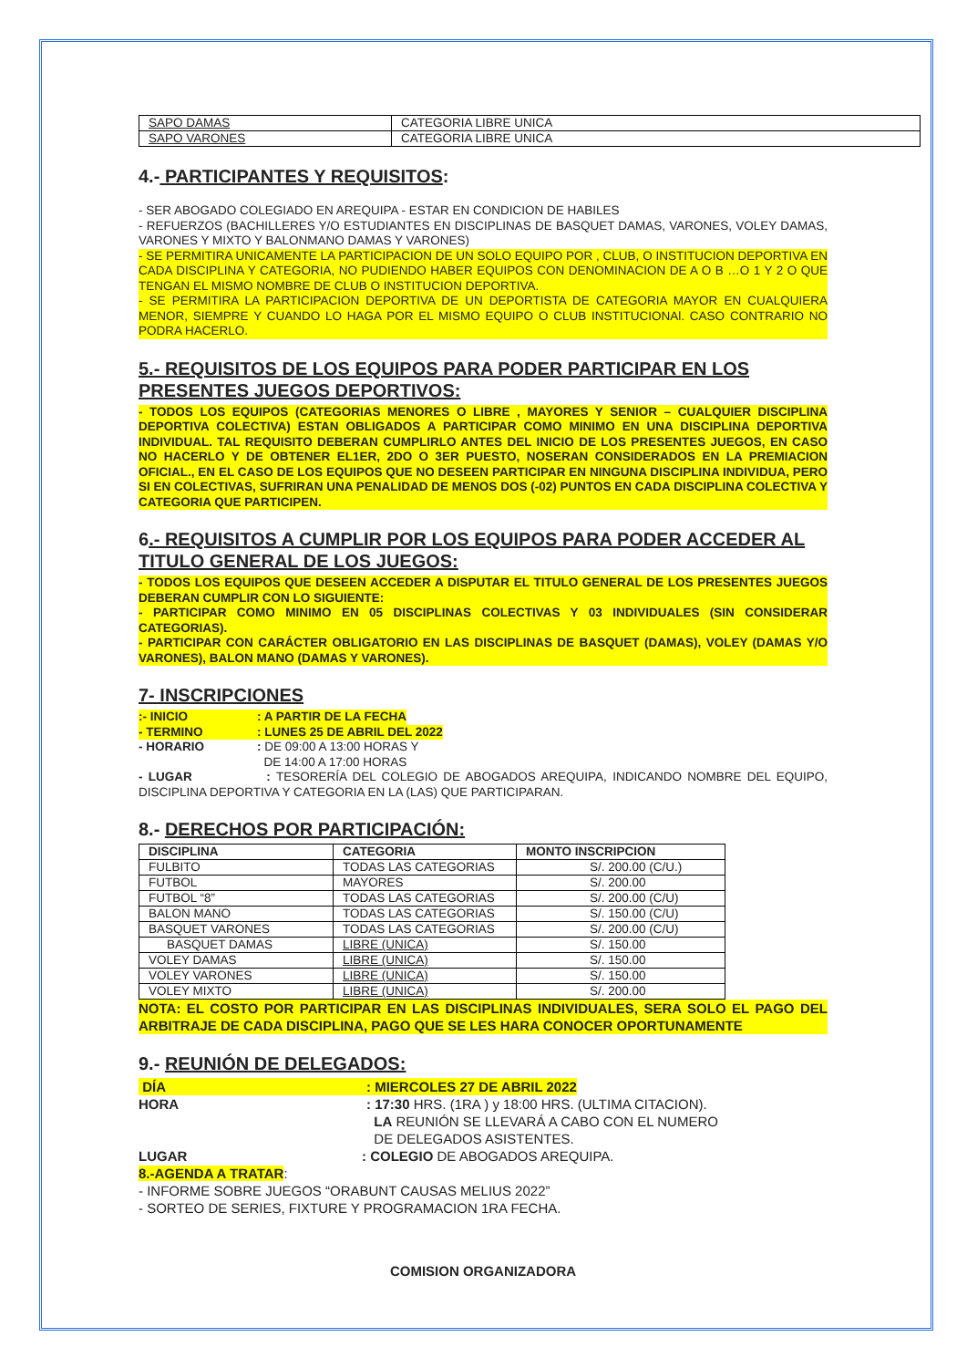| SAPO DAMAS | CATEGORIA LIBRE UNICA |
| SAPO VARONES | CATEGORIA LIBRE UNICA |
4.- PARTICIPANTES Y REQUISITOS:
- SER ABOGADO COLEGIADO EN AREQUIPA - ESTAR EN CONDICION DE HABILES
- REFUERZOS (BACHILLERES Y/O ESTUDIANTES EN DISCIPLINAS DE BASQUET DAMAS, VARONES, VOLEY DAMAS, VARONES Y MIXTO Y BALONMANO DAMAS Y VARONES)
- SE PERMITIRA UNICAMENTE LA PARTICIPACION DE UN SOLO EQUIPO POR , CLUB, O INSTITUCION DEPORTIVA EN CADA DISCIPLINA Y CATEGORIA, NO PUDIENDO HABER EQUIPOS CON DENOMINACION DE A O B …O 1 Y 2 O QUE TENGAN EL MISMO NOMBRE DE CLUB O INSTITUCION DEPORTIVA.
- SE PERMITIRA LA PARTICIPACION DEPORTIVA DE UN DEPORTISTA DE CATEGORIA MAYOR EN CUALQUIERA MENOR, SIEMPRE Y CUANDO LO HAGA POR EL MISMO EQUIPO O CLUB INSTITUCIONAl. CASO CONTRARIO NO PODRA HACERLO.
5.- REQUISITOS DE LOS EQUIPOS PARA PODER PARTICIPAR EN LOS PRESENTES JUEGOS DEPORTIVOS:
- TODOS LOS EQUIPOS (CATEGORIAS MENORES O LIBRE , MAYORES Y SENIOR – CUALQUIER DISCIPLINA DEPORTIVA COLECTIVA) ESTAN OBLIGADOS A PARTICIPAR COMO MINIMO EN UNA DISCIPLINA DEPORTIVA INDIVIDUAL. TAL REQUISITO DEBERAN CUMPLIRLO ANTES DEL INICIO DE LOS PRESENTES JUEGOS, EN CASO NO HACERLO Y DE OBTENER EL1ER, 2DO O 3ER PUESTO, NOSERAN CONSIDERADOS EN LA PREMIACION OFICIAL., EN EL CASO DE LOS EQUIPOS QUE NO DESEEN PARTICIPAR EN NINGUNA DISCIPLINA INDIVIDUA, PERO SI EN COLECTIVAS, SUFRIRAN UNA PENALIDAD DE MENOS DOS (-02) PUNTOS EN CADA DISCIPLINA COLECTIVA Y CATEGORIA QUE PARTICIPEN.
6.- REQUISITOS A CUMPLIR POR LOS EQUIPOS PARA PODER ACCEDER AL TITULO GENERAL DE LOS JUEGOS:
- TODOS LOS EQUIPOS QUE DESEEN ACCEDER A DISPUTAR EL TITULO GENERAL DE LOS PRESENTES JUEGOS DEBERAN CUMPLIR CON LO SIGUIENTE:
- PARTICIPAR COMO MINIMO EN 05 DISCIPLINAS COLECTIVAS Y 03 INDIVIDUALES (SIN CONSIDERAR CATEGORIAS).
- PARTICIPAR CON CARÁCTER OBLIGATORIO EN LAS DISCIPLINAS DE BASQUET (DAMAS), VOLEY (DAMAS Y/O VARONES), BALON MANO (DAMAS Y VARONES).
7- INSCRIPCIONES
:- INICIO: A PARTIR DE LA FECHA
- TERMINO: LUNES 25 DE ABRIL DEL 2022
- HORARIO: DE 09:00 A 13:00 HORAS Y
DE 14:00 A 17:00 HORAS
- LUGAR : TESORERÍA DEL COLEGIO DE ABOGADOS AREQUIPA, INDICANDO NOMBRE DEL EQUIPO, DISCIPLINA DEPORTIVA Y CATEGORIA EN LA (LAS) QUE PARTICIPARAN.
8.- DERECHOS POR PARTICIPACIÓN:
| DISCIPLINA | CATEGORIA | MONTO INSCRIPCION |
| --- | --- | --- |
| FULBITO | TODAS LAS CATEGORIAS | S/. 200.00 (C/U.) |
| FUTBOL | MAYORES | S/. 200.00 |
| FUTBOL “8” | TODAS LAS CATEGORIAS | S/. 200.00 (C/U) |
| BALON MANO | TODAS LAS CATEGORIAS | S/. 150.00 (C/U) |
| BASQUET VARONES | TODAS LAS CATEGORIAS | S/. 200.00 (C/U) |
| BASQUET DAMAS | LIBRE (UNICA) | S/. 150.00 |
| VOLEY DAMAS | LIBRE (UNICA) | S/. 150.00 |
| VOLEY VARONES | LIBRE (UNICA) | S/. 150.00 |
| VOLEY MIXTO | LIBRE (UNICA) | S/. 200.00 |
NOTA: EL COSTO POR PARTICIPAR EN LAS DISCIPLINAS INDIVIDUALES, SERA SOLO EL PAGO DEL ARBITRAJE DE CADA DISCIPLINA, PAGO QUE SE LES HARA CONOCER OPORTUNAMENTE
9.- REUNIÓN DE DELEGADOS:
DÍA: MIERCOLES 27 DE ABRIL 2022
HORA: 17:30 HRS. (1RA ) y 18:00 HRS. (ULTIMA CITACION).
LA REUNIÓN SE LLEVARÁ A CABO CON EL NUMERO
DE DELEGADOS ASISTENTES.
LUGAR: COLEGIO DE ABOGADOS AREQUIPA.
8.-AGENDA A TRATAR:
- INFORME SOBRE JUEGOS “ORABUNT CAUSAS MELIUS 2022”
- SORTEO DE SERIES, FIXTURE Y PROGRAMACION 1RA FECHA.
COMISION ORGANIZADORA